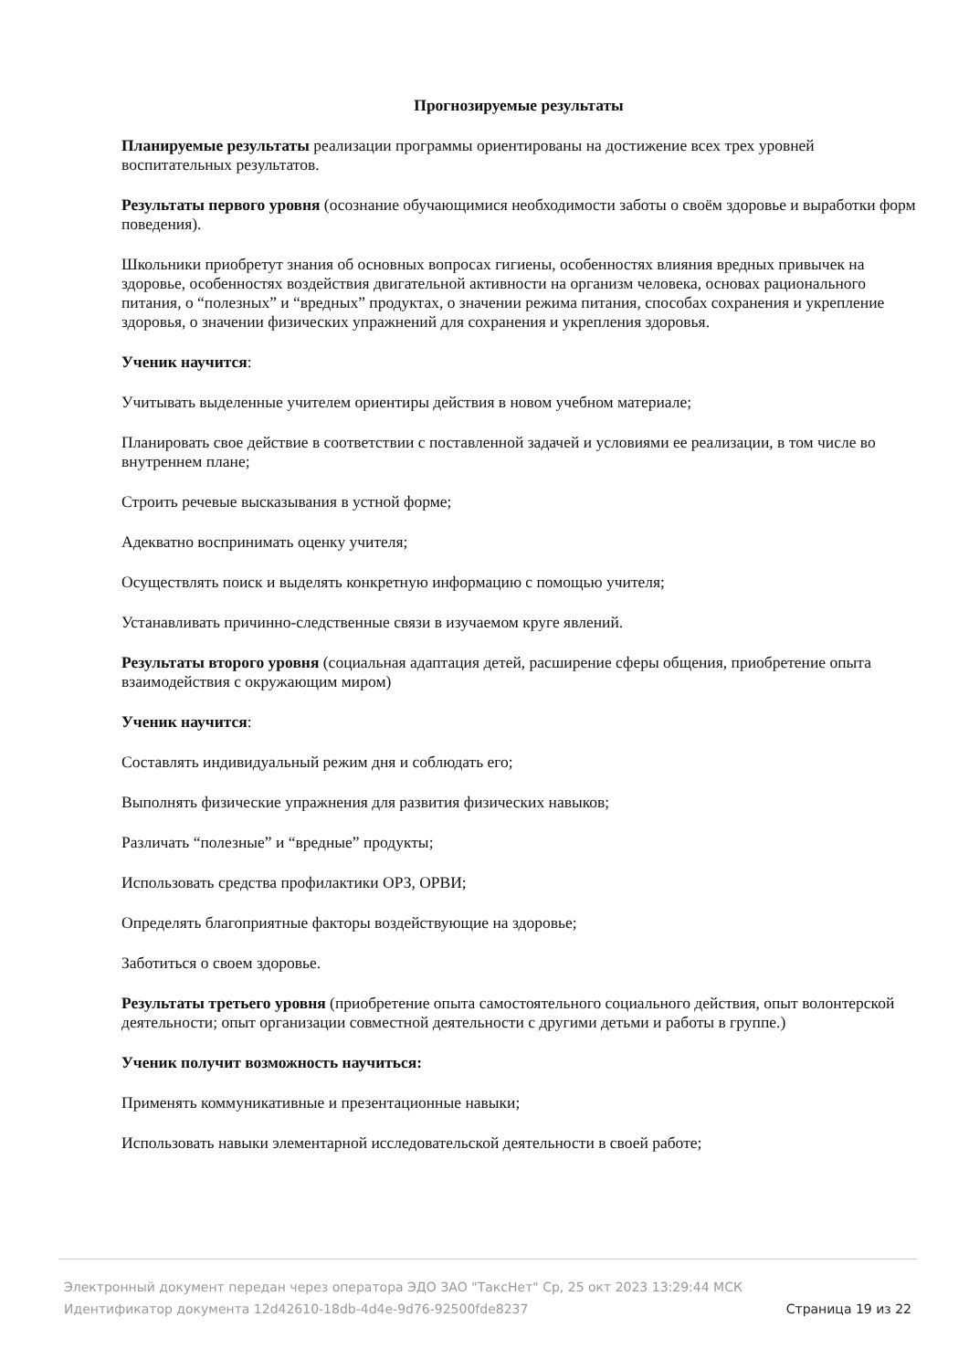Прогнозируемые результаты
Планируемые результаты реализации программы ориентированы на достижение всех трех уровней воспитательных результатов.
Результаты первого уровня (осознание обучающимися необходимости заботы о своём здоровье и выработки форм поведения).
Школьники приобретут знания об основных вопросах гигиены, особенностях влияния вредных привычек на здоровье, особенностях воздействия двигательной активности на организм человека, основах рационального питания, о “полезных” и “вредных” продуктах, о значении режима питания, способах сохранения и укрепление здоровья, о значении физических упражнений для сохранения и укрепления здоровья.
Ученик научится:
Учитывать выделенные учителем ориентиры действия в новом учебном материале;
Планировать свое действие в соответствии с поставленной задачей и условиями ее реализации, в том числе во внутреннем плане;
Строить речевые высказывания в устной форме;
Адекватно воспринимать оценку учителя;
Осуществлять поиск и выделять конкретную информацию с помощью учителя;
Устанавливать причинно-следственные связи в изучаемом круге явлений.
Результаты второго уровня (социальная адаптация детей, расширение сферы общения, приобретение опыта взаимодействия с окружающим миром)
Ученик научится:
Составлять индивидуальный режим дня и соблюдать его;
Выполнять физические упражнения для развития физических навыков;
Различать “полезные” и “вредные” продукты;
Использовать средства профилактики ОРЗ, ОРВИ;
Определять благоприятные факторы воздействующие на здоровье;
Заботиться о своем здоровье.
Результаты третьего уровня (приобретение опыта самостоятельного социального действия, опыт волонтерской деятельности; опыт организации совместной деятельности с другими детьми и работы в группе.)
Ученик получит возможность научиться:
Применять коммуникативные и презентационные навыки;
Использовать навыки элементарной исследовательской деятельности в своей работе;
Электронный документ передан через оператора ЭДО ЗАО "ТаксНет" Ср, 25 окт 2023 13:29:44 МСК
Идентификатор документа 12d42610-18db-4d4e-9d76-92500fde8237 Страница 19 из 22